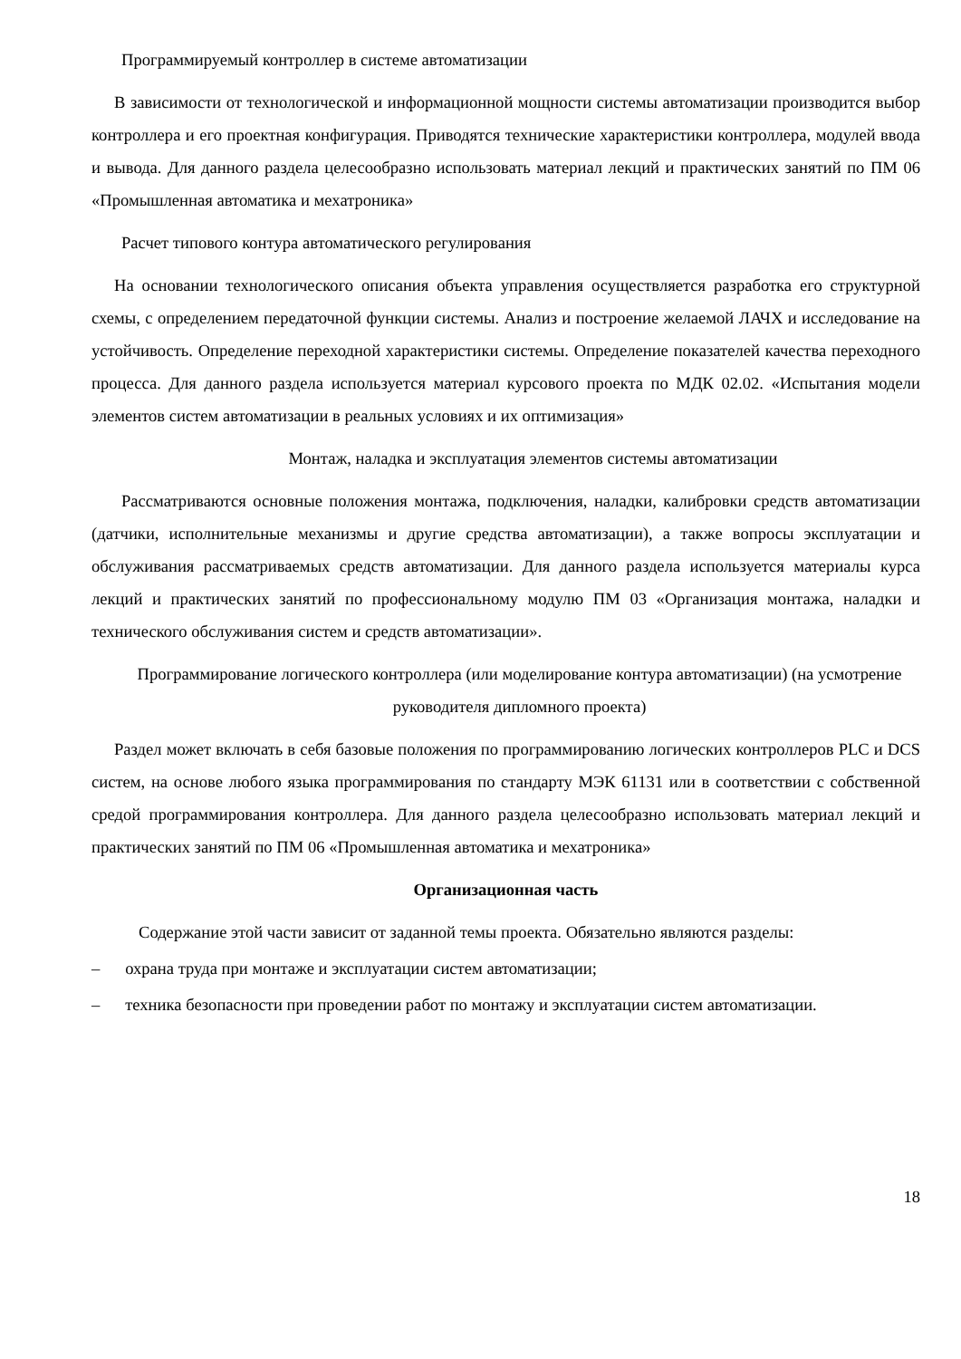Программируемый контроллер в системе автоматизации
В зависимости от технологической и информационной мощности системы автоматизации производится выбор контроллера и его проектная конфигурация. Приводятся технические характеристики контроллера, модулей ввода и вывода. Для данного раздела целесообразно использовать материал лекций и практических занятий по ПМ 06 «Промышленная автоматика и мехатроника»
Расчет типового контура автоматического регулирования
На основании технологического описания объекта управления осуществляется разработка его структурной схемы, с определением передаточной функции системы. Анализ и построение желаемой ЛАЧХ и исследование на устойчивость. Определение переходной характеристики системы. Определение показателей качества переходного процесса. Для данного раздела используется материал курсового проекта по МДК 02.02. «Испытания модели элементов систем автоматизации в реальных условиях и их оптимизация»
Монтаж, наладка и эксплуатация элементов системы автоматизации
Рассматриваются основные положения монтажа, подключения, наладки, калибровки средств автоматизации (датчики, исполнительные механизмы и другие средства автоматизации), а также вопросы эксплуатации и обслуживания рассматриваемых средств автоматизации. Для данного раздела используется материалы курса лекций и практических занятий по профессиональному модулю ПМ 03 «Организация монтажа, наладки и технического обслуживания систем и средств автоматизации».
Программирование логического контроллера (или моделирование контура автоматизации) (на усмотрение руководителя дипломного проекта)
Раздел может включать в себя базовые положения по программированию логических контроллеров PLC и DCS систем, на основе любого языка программирования по стандарту МЭК 61131 или в соответствии с собственной средой программирования контроллера. Для данного раздела целесообразно использовать материал лекций и практических занятий по ПМ 06 «Промышленная автоматика и мехатроника»
Организационная часть
Содержание этой части зависит от заданной темы проекта. Обязательно являются разделы:
– охрана труда при монтаже и эксплуатации систем автоматизации;
– техника безопасности при проведении работ по монтажу и эксплуатации систем автоматизации.
18